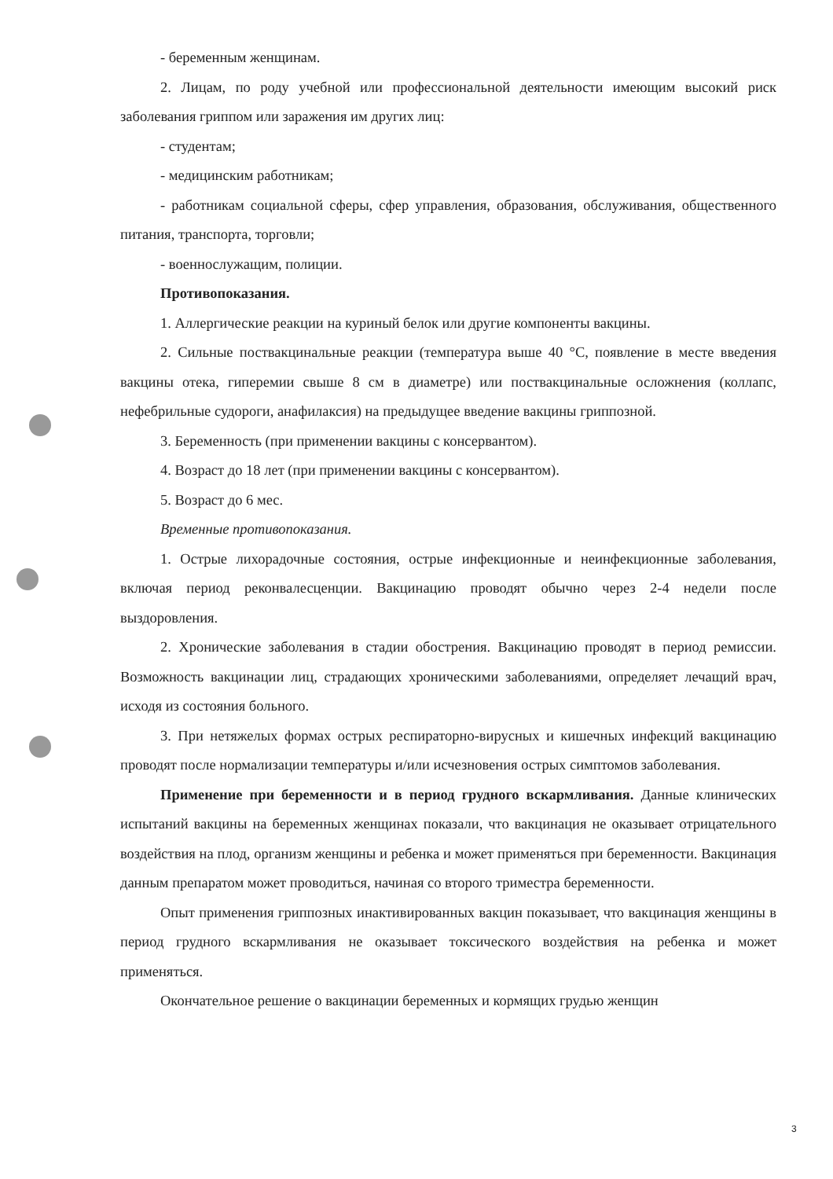- беременным женщинам.
2. Лицам, по роду учебной или профессиональной деятельности имеющим высокий риск заболевания гриппом или заражения им других лиц:
- студентам;
- медицинским работникам;
- работникам социальной сферы, сфер управления, образования, обслуживания, общественного питания, транспорта, торговли;
- военнослужащим, полиции.
Противопоказания.
1. Аллергические реакции на куриный белок или другие компоненты вакцины.
2. Сильные поствакцинальные реакции (температура выше 40 °С, появление в месте введения вакцины отека, гиперемии свыше 8 см в диаметре) или поствакцинальные осложнения (коллапс, нефебрильные судороги, анафилаксия) на предыдущее введение вакцины гриппозной.
3. Беременность (при применении вакцины с консервантом).
4. Возраст до 18 лет (при применении вакцины с консервантом).
5. Возраст до 6 мес.
Временные противопоказания.
1. Острые лихорадочные состояния, острые инфекционные и неинфекционные заболевания, включая период реконвалесценции. Вакцинацию проводят обычно через 2-4 недели после выздоровления.
2. Хронические заболевания в стадии обострения. Вакцинацию проводят в период ремиссии. Возможность вакцинации лиц, страдающих хроническими заболеваниями, определяет лечащий врач, исходя из состояния больного.
3. При нетяжелых формах острых респираторно-вирусных и кишечных инфекций вакцинацию проводят после нормализации температуры и/или исчезновения острых симптомов заболевания.
Применение при беременности и в период грудного вскармливания. Данные клинических испытаний вакцины на беременных женщинах показали, что вакцинация не оказывает отрицательного воздействия на плод, организм женщины и ребенка и может применяться при беременности. Вакцинация данным препаратом может проводиться, начиная со второго триместра беременности.
Опыт применения гриппозных инактивированных вакцин показывает, что вакцинация женщины в период грудного вскармливания не оказывает токсического воздействия на ребенка и может применяться.
Окончательное решение о вакцинации беременных и кормящих грудью женщин
3